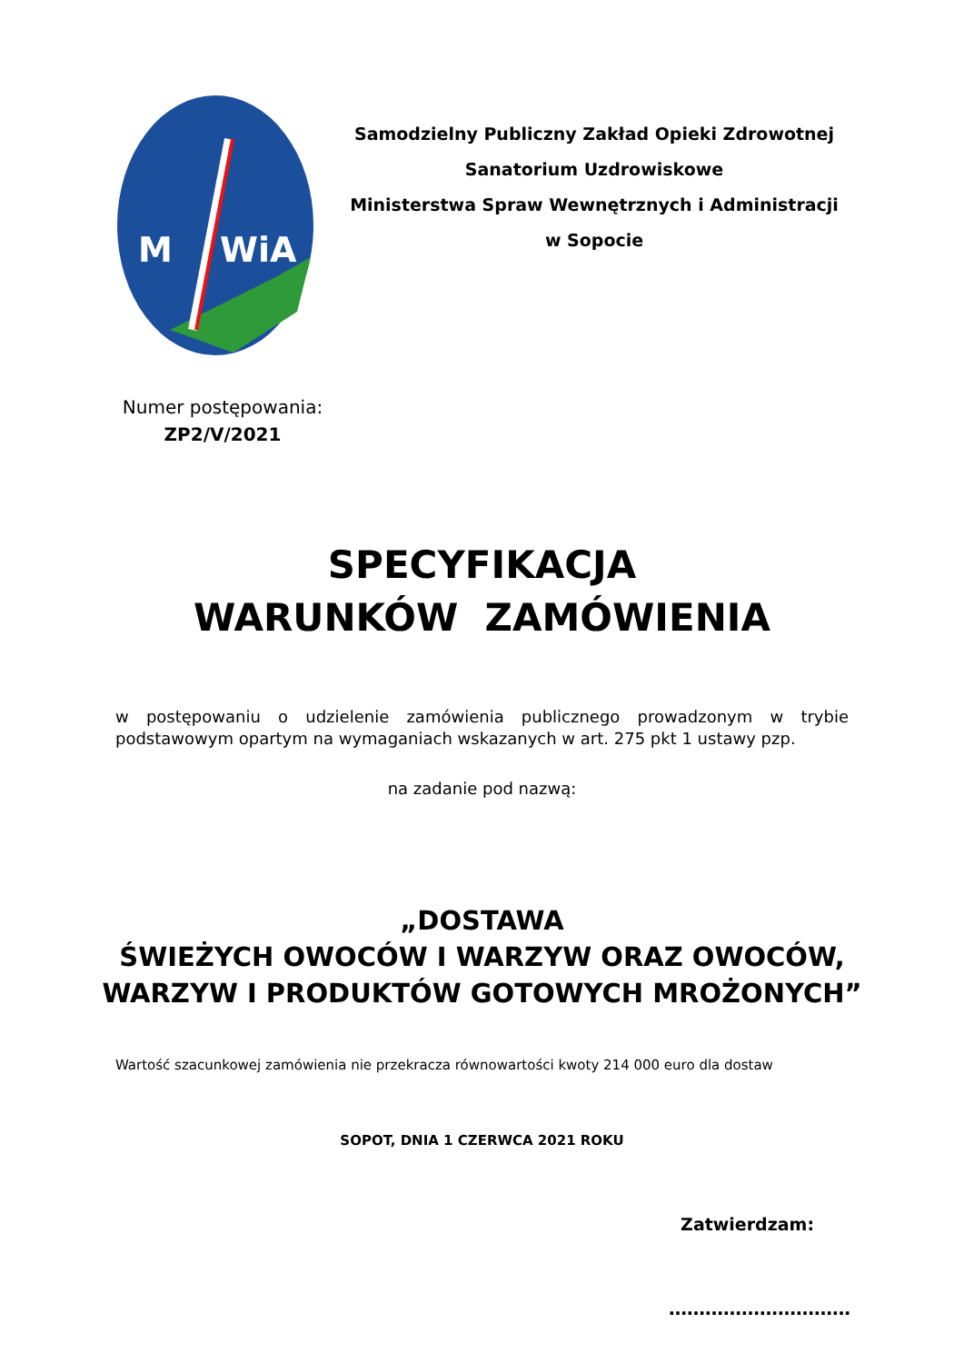M
WiA
Samodzielny Publiczny Zakład Opieki Zdrowotnej
Sanatorium Uzdrowiskowe
Ministerstwa Spraw Wewnętrznych i Administracji
w Sopocie
Numer postępowania:
ZP2/V/2021
SPECYFIKACJA
WARUNKÓW ZAMÓWIENIA
w postępowaniu o udzielenie zamówienia publicznego prowadzonym w trybie podstawowym opartym na wymaganiach wskazanych w art. 275 pkt 1 ustawy pzp.
na zadanie pod nazwą:
„DOSTAWA
ŚWIEŻYCH OWOCÓW I WARZYW ORAZ OWOCÓW,
WARZYW I PRODUKTÓW GOTOWYCH MROŻONYCH”
Wartość szacunkowej zamówienia nie przekracza równowartości kwoty 214 000 euro dla dostaw
SOPOT, DNIA 1 CZERWCA 2021 ROKU
Zatwierdzam:
…………………………